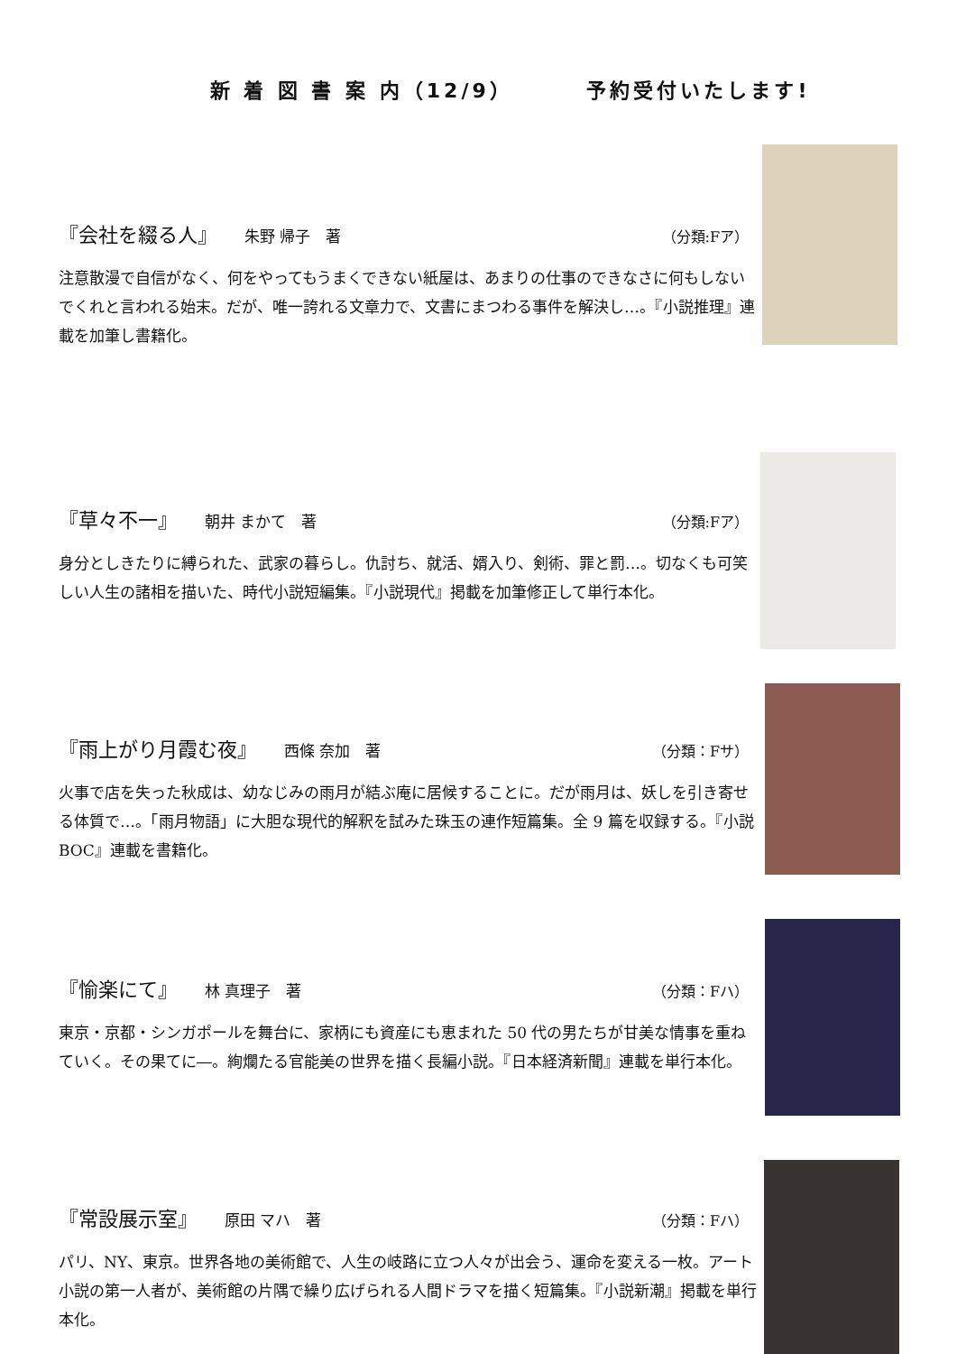新 着 図 書 案 内（12/9） 予約受付いたします!
『会社を綴る人』 朱野 帰子　著 （分類:Fア）
注意散漫で自信がなく、何をやってもうまくできない紙屋は、あまりの仕事のできなさに何もしないでくれと言われる始末。だが、唯一誇れる文章力で、文書にまつわる事件を解決し…。『小説推理』連載を加筆し書籍化。
『草々不一』 朝井 まかて　著 （分類:Fア）
身分としきたりに縛られた、武家の暮らし。仇討ち、就活、婿入り、剣術、罪と罰…。切なくも可笑しい人生の諸相を描いた、時代小説短編集。『小説現代』掲載を加筆修正して単行本化。
『雨上がり月霞む夜』 西條 奈加　著 （分類：Fサ）
火事で店を失った秋成は、幼なじみの雨月が結ぶ庵に居候することに。だが雨月は、妖しを引き寄せる体質で…。「雨月物語」に大胆な現代的解釈を試みた珠玉の連作短篇集。全 9 篇を収録する。『小説 BOC』連載を書籍化。
『愉楽にて』 林 真理子　著 （分類：Fハ）
東京・京都・シンガポールを舞台に、家柄にも資産にも恵まれた 50 代の男たちが甘美な情事を重ねていく。その果てに―。絢爛たる官能美の世界を描く長編小説。『日本経済新聞』連載を単行本化。
『常設展示室』 原田 マハ　著 （分類：Fハ）
パリ、NY、東京。世界各地の美術館で、人生の岐路に立つ人々が出会う、運命を変える一枚。アート小説の第一人者が、美術館の片隅で繰り広げられる人間ドラマを描く短篇集。『小説新潮』掲載を単行本化。